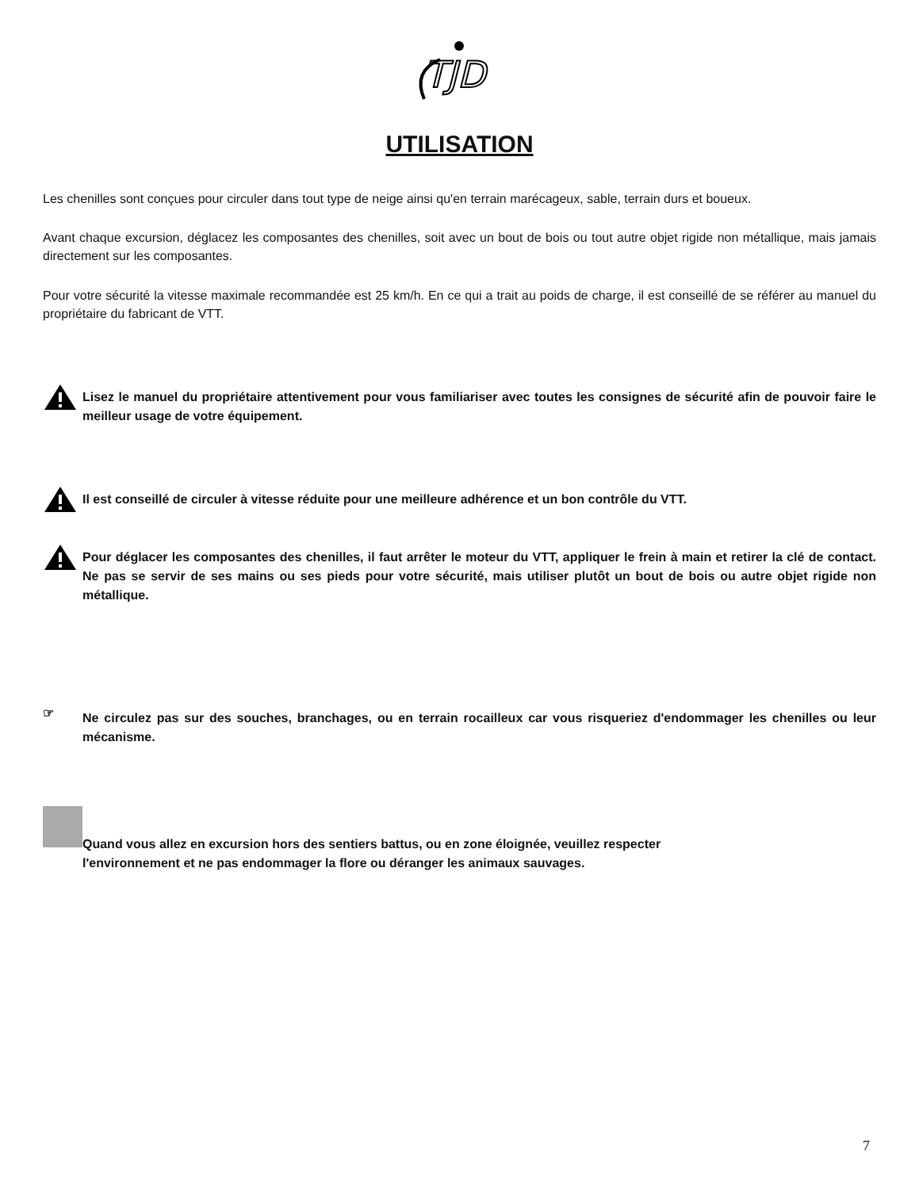TJD
UTILISATION
Les chenilles sont conçues pour circuler dans tout type de neige ainsi qu'en terrain marécageux, sable, terrain durs et boueux.
Avant chaque excursion, déglacez les composantes des chenilles, soit avec un bout de bois ou tout autre objet rigide non métallique, mais jamais directement sur les composantes.
Pour votre sécurité la vitesse maximale recommandée est 25 km/h. En ce qui a trait au poids de charge, il est conseillé de se référer au manuel du propriétaire du fabricant de VTT.
Lisez le manuel du propriétaire attentivement pour vous familiariser avec toutes les consignes de sécurité afin de pouvoir faire le meilleur usage de votre équipement.
Il est conseillé de circuler à vitesse réduite pour une meilleure adhérence et un bon contrôle du VTT.
Pour déglacer les composantes des chenilles, il faut arrêter le moteur du VTT, appliquer le frein à main et retirer la clé de contact. Ne pas se servir de ses mains ou ses pieds pour votre sécurité, mais utiliser plutôt un bout de bois ou autre objet rigide non métallique.
☞
Ne circulez pas sur des souches, branchages, ou en terrain rocailleux car vous risqueriez d'endommager les chenilles ou leur mécanisme.
Quand vous allez en excursion hors des sentiers battus, ou en zone éloignée, veuillez respecter
l'environnement et ne pas endommager la flore ou déranger les animaux sauvages.
7